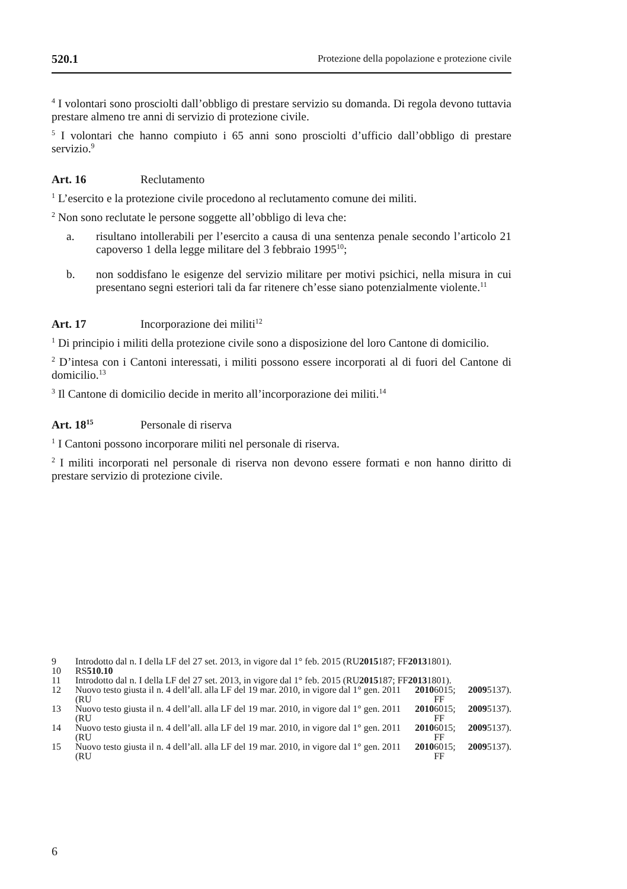520.1 Protezione della popolazione e protezione civile
<sup>4</sup> I volontari sono prosciolti dall’obbligo di prestare servizio su domanda. Di regola devono tuttavia prestare almeno tre anni di servizio di protezione civile.
<sup>5</sup> I volontari che hanno compiuto i 65 anni sono prosciolti d’ufficio dall’obbligo di prestare servizio.<sup>9</sup>
Art. 16 Reclutamento
<sup>1</sup> L’esercito e la protezione civile procedono al reclutamento comune dei militi.
<sup>2</sup> Non sono reclutate le persone soggette all’obbligo di leva che:
a. risultano intollerabili per l’esercito a causa di una sentenza penale secondo l’articolo 21 capoverso 1 della legge militare del 3 febbraio 1995<sup>10</sup>;
b. non soddisfano le esigenze del servizio militare per motivi psichici, nella misura in cui presentano segni esteriori tali da far ritenere ch’esse siano potenzialmente violente.<sup>11</sup>
Art. 17 Incorporazione dei militi<sup>12</sup>
<sup>1</sup> Di principio i militi della protezione civile sono a disposizione del loro Cantone di domicilio.
<sup>2</sup> D’intesa con i Cantoni interessati, i militi possono essere incorporati al di fuori del Cantone di domicilio.<sup>13</sup>
<sup>3</sup> Il Cantone di domicilio decide in merito all’incorporazione dei militi.<sup>14</sup>
Art. 18<sup>15</sup> Personale di riserva
<sup>1</sup> I Cantoni possono incorporare militi nel personale di riserva.
<sup>2</sup> I militi incorporati nel personale di riserva non devono essere formati e non hanno diritto di prestare servizio di protezione civile.
9 Introdotto dal n. I della LF del 27 set. 2013, in vigore dal 1° feb. 2015 (RU 2015 187; FF 2013 1801).
10 RS 510.10
11 Introdotto dal n. I della LF del 27 set. 2013, in vigore dal 1° feb. 2015 (RU 2015 187; FF 2013 1801).
12 Nuovo testo giusta il n. 4 dell’all. alla LF del 19 mar. 2010, in vigore dal 1° gen. 2011 (RU 2010 6015; FF 2009 5137).
13 Nuovo testo giusta il n. 4 dell’all. alla LF del 19 mar. 2010, in vigore dal 1° gen. 2011 (RU 2010 6015; FF 2009 5137).
14 Nuovo testo giusta il n. 4 dell’all. alla LF del 19 mar. 2010, in vigore dal 1° gen. 2011 (RU 2010 6015; FF 2009 5137).
15 Nuovo testo giusta il n. 4 dell’all. alla LF del 19 mar. 2010, in vigore dal 1° gen. 2011 (RU 2010 6015; FF 2009 5137).
6